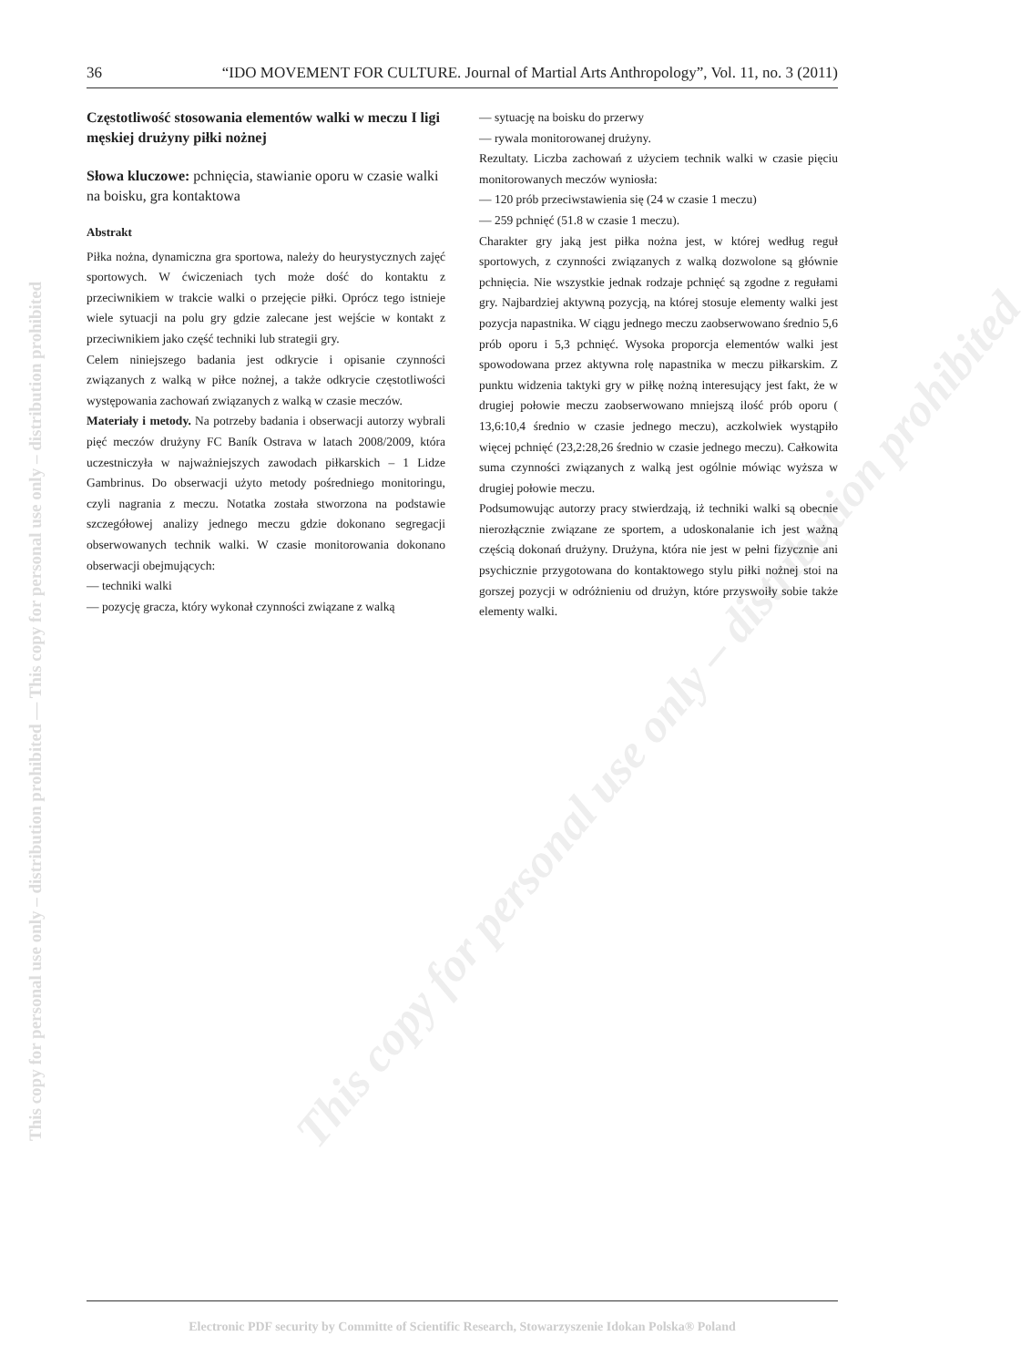36 “IDO MOVEMENT FOR CULTURE. Journal of Martial Arts Anthropology”, Vol. 11, no. 3 (2011)
This copy for personal use only – distribution prohibited — This copy for personal use only – distribution prohibited
This copy for personal use only – distribution prohibited
Częstotliwość stosowania elementów walki w meczu I ligi męskiej drużyny piłki nożnej
Słowa kluczowe: pchnięcia, stawianie oporu w czasie walki na boisku, gra kontaktowa
Abstrakt
Piłka nożna, dynamiczna gra sportowa, należy do heurystycznych zajęć sportowych. W ćwiczeniach tych może dość do kontaktu z przeciwnikiem w trakcie walki o przejęcie piłki. Oprócz tego istnieje wiele sytuacji na polu gry gdzie zalecane jest wejście w kontakt z przeciwnikiem jako część techniki lub strategii gry.
Celem niniejszego badania jest odkrycie i opisanie czynności związanych z walką w piłce nożnej, a także odkrycie częstotliwości występowania zachowań związanych z walką w czasie meczów.
Materiały i metody. Na potrzeby badania i obserwacji autorzy wybrali pięć meczów drużyny FC Baník Ostrava w latach 2008/2009, która uczestniczyła w najważniejszych zawodach piłkarskich – 1 Lidze Gambrinus. Do obserwacji użyto metody pośredniego monitoringu, czyli nagrania z meczu. Notatka została stworzona na podstawie szczegółowej analizy jednego meczu gdzie dokonano segregacji obserwowanych technik walki. W czasie monitorowania dokonano obserwacji obejmujących:
— techniki walki
— pozycję gracza, który wykonał czynności związane z walką
— sytuację na boisku do przerwy
— rywala monitorowanej drużyny.
Rezultaty. Liczba zachowań z użyciem technik walki w czasie pięciu monitorowanych meczów wyniosła:
— 120 prób przeciwstawienia się (24 w czasie 1 meczu)
— 259 pchnięć (51.8 w czasie 1 meczu).
Charakter gry jaką jest piłka nożna jest, w której według reguł sportowych, z czynności związanych z walką dozwolone są głównie pchnięcia. Nie wszystkie jednak rodzaje pchnięć są zgodne z regułami gry. Najbardziej aktywną pozycją, na której stosuje elementy walki jest pozycja napastnika. W ciągu jednego meczu zaobserwowano średnio 5,6 prób oporu i 5,3 pchnięć. Wysoka proporcja elementów walki jest spowodowana przez aktywna rolę napastnika w meczu piłkarskim. Z punktu widzenia taktyki gry w piłkę nożną interesujący jest fakt, że w drugiej połowie meczu zaobserwowano mniejszą ilość prób oporu ( 13,6:10,4 średnio w czasie jednego meczu), aczkolwiek wystąpiło więcej pchnięć (23,2:28,26 średnio w czasie jednego meczu). Całkowita suma czynności związanych z walką jest ogólnie mówiąc wyższa w drugiej połowie meczu.
Podsumowując autorzy pracy stwierdzają, iż techniki walki są obecnie nierozłącznie związane ze sportem, a udoskonalanie ich jest ważną częścią dokonań drużyny. Drużyna, która nie jest w pełni fizycznie ani psychicznie przygotowana do kontaktowego stylu piłki nożnej stoi na gorszej pozycji w odróżnieniu od drużyn, które przyswoiły sobie także elementy walki.
Electronic PDF security by Committe of Scientific Research, Stowarzyszenie Idokan Polska® Poland